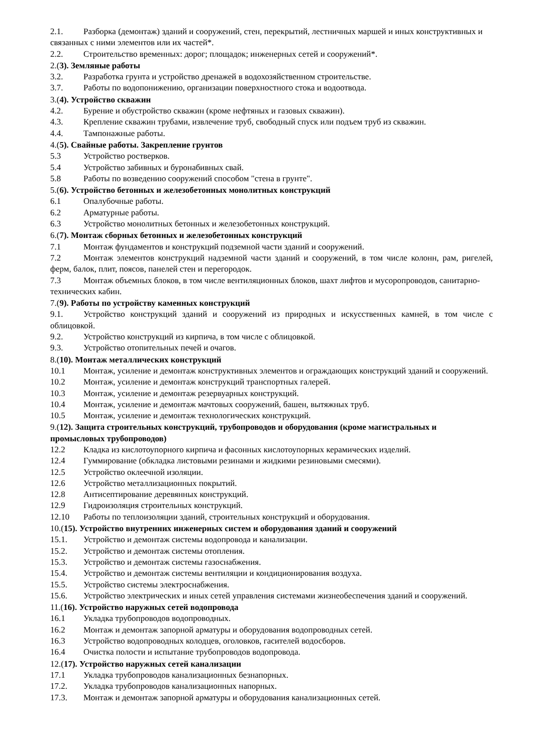2.1. Разборка (демонтаж) зданий и сооружений, стен, перекрытий, лестничных маршей и иных конструктивных и связанных с ними элементов или их частей*.
2.2. Строительство временных: дорог; площадок; инженерных сетей и сооружений*.
2.(3). Земляные работы
3.2. Разработка грунта и устройство дренажей в водохозяйственном строительстве.
3.7. Работы по водопонижению, организации поверхностного стока и водоотвода.
3.(4). Устройство скважин
4.2. Бурение и обустройство скважин (кроме нефтяных и газовых скважин).
4.3. Крепление скважин трубами, извлечение труб, свободный спуск или подъем труб из скважин.
4.4. Тампонажные работы.
4.(5). Свайные работы. Закрепление грунтов
5.3 Устройство ростверков.
5.4 Устройство забивных и буронабивных свай.
5.8 Работы по возведению сооружений способом "стена в грунте".
5.(6). Устройство бетонных и железобетонных монолитных конструкций
6.1 Опалубочные работы.
6.2 Арматурные работы.
6.3 Устройство монолитных бетонных и железобетонных конструкций.
6.(7). Монтаж сборных бетонных и железобетонных конструкций
7.1 Монтаж фундаментов и конструкций подземной части зданий и сооружений.
7.2 Монтаж элементов конструкций надземной части зданий и сооружений, в том числе колонн, рам, ригелей, ферм, балок, плит, поясов, панелей стен и перегородок.
7.3 Монтаж объемных блоков, в том числе вентиляционных блоков, шахт лифтов и мусоропроводов, санитарно-технических кабин.
7.(9). Работы по устройству каменных конструкций
9.1. Устройство конструкций зданий и сооружений из природных и искусственных камней, в том числе с облицовкой.
9.2. Устройство конструкций из кирпича, в том числе с облицовкой.
9.3. Устройство отопительных печей и очагов.
8.(10). Монтаж металлических конструкций
10.1 Монтаж, усиление и демонтаж конструктивных элементов и ограждающих конструкций зданий и сооружений.
10.2 Монтаж, усиление и демонтаж конструкций транспортных галерей.
10.3 Монтаж, усиление и демонтаж резервуарных конструкций.
10.4 Монтаж, усиление и демонтаж мачтовых сооружений, башен, вытяжных труб.
10.5 Монтаж, усиление и демонтаж технологических конструкций.
9.(12). Защита строительных конструкций, трубопроводов и оборудования (кроме магистральных и промысловых трубопроводов)
12.2 Кладка из кислотоупорного кирпича и фасонных кислотоупорных керамических изделий.
12.4 Гуммирование (обкладка листовыми резинами и жидкими резиновыми смесями).
12.5 Устройство оклеечной изоляции.
12.6 Устройство металлизационных покрытий.
12.8 Антисептирование деревянных конструкций.
12.9 Гидроизоляция строительных конструкций.
12.10 Работы по теплоизоляции зданий, строительных конструкций и оборудования.
10.(15). Устройство внутренних инженерных систем и оборудования зданий и сооружений
15.1. Устройство и демонтаж системы водопровода и канализации.
15.2. Устройство и демонтаж системы отопления.
15.3. Устройство и демонтаж системы газоснабжения.
15.4. Устройство и демонтаж системы вентиляции и кондиционирования воздуха.
15.5. Устройство системы электроснабжения.
15.6. Устройство электрических и иных сетей управления системами жизнеобеспечения зданий и сооружений.
11.(16). Устройство наружных сетей водопровода
16.1 Укладка трубопроводов водопроводных.
16.2 Монтаж и демонтаж запорной арматуры и оборудования водопроводных сетей.
16.3 Устройство водопроводных колодцев, оголовков, гасителей водосборов.
16.4 Очистка полости и испытание трубопроводов водопровода.
12.(17). Устройство наружных сетей канализации
17.1 Укладка трубопроводов канализационных безнапорных.
17.2. Укладка трубопроводов канализационных напорных.
17.3. Монтаж и демонтаж запорной арматуры и оборудования канализационных сетей.